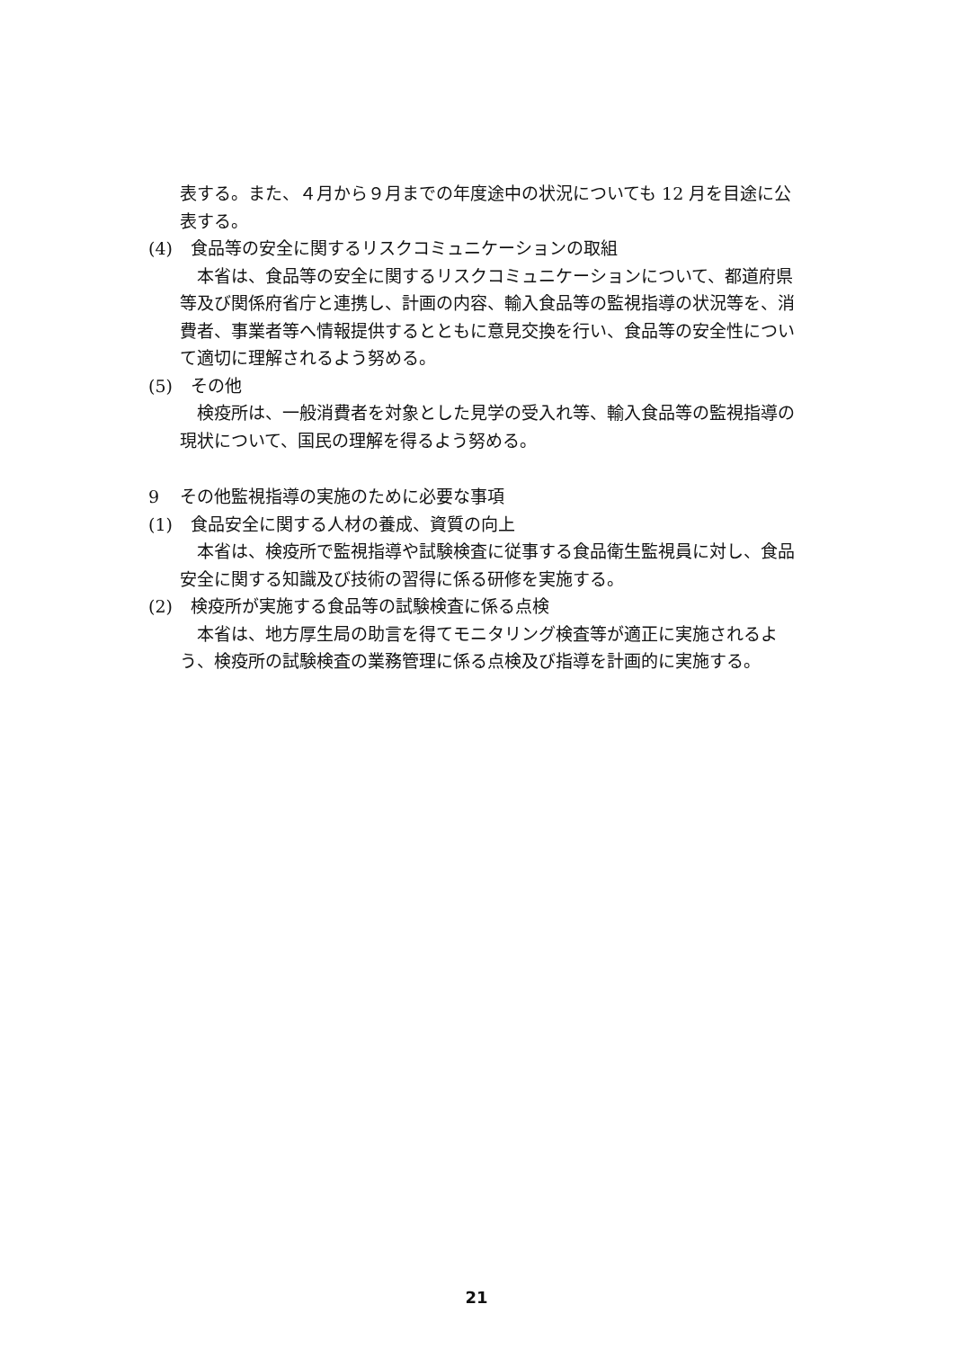表する。また、４月から９月までの年度途中の状況についても 12 月を目途に公表する。
(4) 食品等の安全に関するリスクコミュニケーションの取組
　本省は、食品等の安全に関するリスクコミュニケーションについて、都道府県等及び関係府省庁と連携し、計画の内容、輸入食品等の監視指導の状況等を、消費者、事業者等へ情報提供するとともに意見交換を行い、食品等の安全性について適切に理解されるよう努める。
(5) その他
　検疫所は、一般消費者を対象とした見学の受入れ等、輸入食品等の監視指導の現状について、国民の理解を得るよう努める。
9 その他監視指導の実施のために必要な事項
(1) 食品安全に関する人材の養成、資質の向上
　本省は、検疫所で監視指導や試験検査に従事する食品衛生監視員に対し、食品安全に関する知識及び技術の習得に係る研修を実施する。
(2) 検疫所が実施する食品等の試験検査に係る点検
　本省は、地方厚生局の助言を得てモニタリング検査等が適正に実施されるよう、検疫所の試験検査の業務管理に係る点検及び指導を計画的に実施する。
21